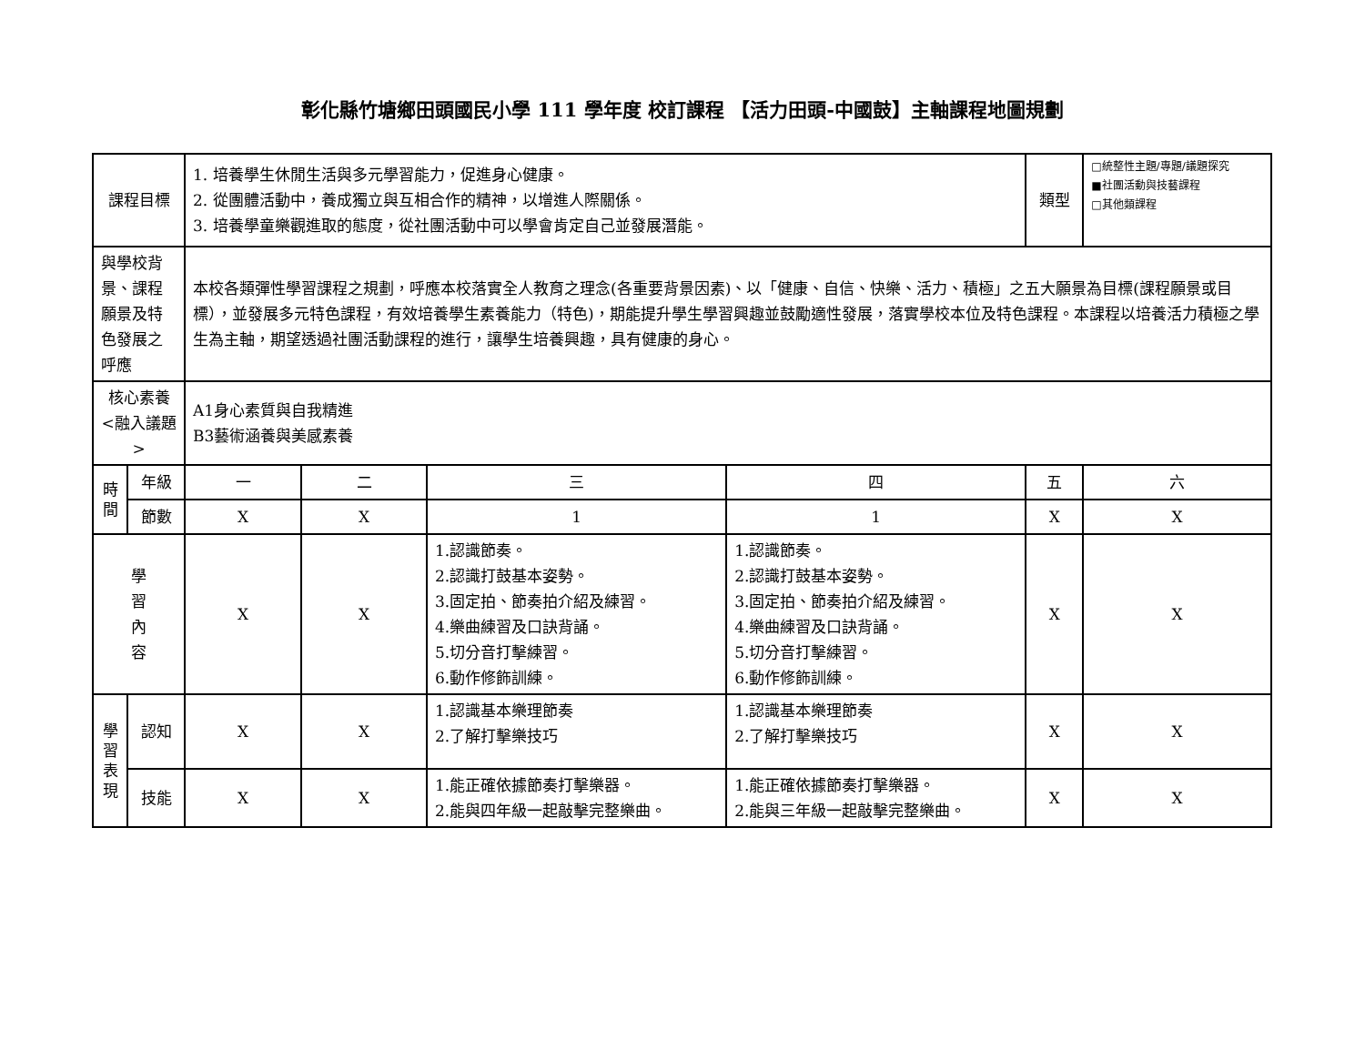彰化縣竹塘鄉田頭國民小學 111 學年度 校訂課程 【活力田頭-中國鼓】主軸課程地圖規劃
| 課程目標 | | 1. 培養學生休閒生活與多元學習能力，促進身心健康。 2. 從團體活動中，養成獨立與互相合作的精神，以增進人際關係。 3. 培養學童樂觀進取的態度，從社團活動中可以學會肯定自己並發展潛能。 | | | | | 類型 | □統整性主題/專題/議題探究 ■社團活動與技藝課程 □其他類課程 |
| 與學校背景、課程願景及特色發展之呼應 | | 本校各類彈性學習課程之規劃，呼應本校落實全人教育之理念(各重要背景因素)、以「健康、自信、快樂、活力、積極」之五大願景為目標(課程願景或目標），並發展多元特色課程，有效培養學生素養能力（特色)，期能提升學生學習興趣並鼓勵適性發展，落實學校本位及特色課程。本課程以培養活力積極之學生為主軸，期望透過社團活動課程的進行，讓學生培養興趣，具有健康的身心。 | | | | | | |
| 核心素養 <融入議題> | | A1身心素質與自我精進 B3藝術涵養與美感素養 | | | | | | |
| 時間 | 年級 | 一 | 二 | 三 | 四 | 五 | | 六 |
| | 節數 | X | X | 1 | 1 | X | | X |
| 學 習 內 容 | | X | X | 1.認識節奏。 2.認識打鼓基本姿勢。 3.固定拍、節奏拍介紹及練習。 4.樂曲練習及口訣背誦。 5.切分音打擊練習。 6.動作修飾訓練。 | 1.認識節奏。 2.認識打鼓基本姿勢。 3.固定拍、節奏拍介紹及練習。 4.樂曲練習及口訣背誦。 5.切分音打擊練習。 6.動作修飾訓練。 | X | | X |
| 學習表現 | 認知 | X | X | 1.認識基本樂理節奏 2.了解打擊樂技巧 | 1.認識基本樂理節奏 2.了解打擊樂技巧 | X | | X |
| | 技能 | X | X | 1.能正確依據節奏打擊樂器。 2.能與四年級一起敲擊完整樂曲。 | 1.能正確依據節奏打擊樂器。 2.能與三年級一起敲擊完整樂曲。 | X | | X |